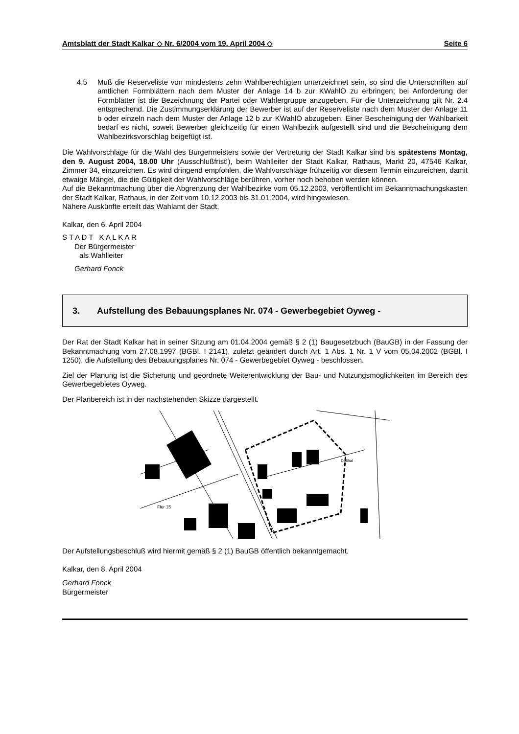Amtsblatt der Stadt Kalkar ◇ Nr. 6/2004 vom 19. April 2004 ◇ Seite 6
4.5 Muß die Reserveliste von mindestens zehn Wahlberechtigten unterzeichnet sein, so sind die Unterschriften auf amtlichen Formblättern nach dem Muster der Anlage 14 b zur KWahlO zu erbringen; bei Anforderung der Formblätter ist die Bezeichnung der Partei oder Wählergruppe anzugeben. Für die Unterzeichnung gilt Nr. 2.4 entsprechend. Die Zustimmungserklärung der Bewerber ist auf der Reserveliste nach dem Muster der Anlage 11 b oder einzeln nach dem Muster der Anlage 12 b zur KWahlO abzugeben. Einer Bescheinigung der Wählbarkeit bedarf es nicht, soweit Bewerber gleichzeitig für einen Wahlbezirk aufgestellt sind und die Bescheinigung dem Wahlbezirksvorschlag beigefügt ist.
Die Wahlvorschläge für die Wahl des Bürgermeisters sowie der Vertretung der Stadt Kalkar sind bis spätestens Montag, den 9. August 2004, 18.00 Uhr (Ausschlußfrist!), beim Wahlleiter der Stadt Kalkar, Rathaus, Markt 20, 47546 Kalkar, Zimmer 34, einzureichen. Es wird dringend empfohlen, die Wahlvorschläge frühzeitig vor diesem Termin einzureichen, damit etwaige Mängel, die die Gültigkeit der Wahlvorschläge berühren, vorher noch behoben werden können.
Auf die Bekanntmachung über die Abgrenzung der Wahlbezirke vom 05.12.2003, veröffentlicht im Bekanntmachungskasten der Stadt Kalkar, Rathaus, in der Zeit vom 10.12.2003 bis 31.01.2004, wird hingewiesen.
Nähere Auskünfte erteilt das Wahlamt der Stadt.
Kalkar, den 6. April 2004
S T A D T K A L K A R
Der Bürgermeister
als Wahlleiter
Gerhard Fonck
3. Aufstellung des Bebauungsplanes Nr. 074 - Gewerbegebiet Oyweg -
Der Rat der Stadt Kalkar hat in seiner Sitzung am 01.04.2004 gemäß § 2 (1) Baugesetzbuch (BauGB) in der Fassung der Bekanntmachung vom 27.08.1997 (BGBl. I 2141), zuletzt geändert durch Art. 1 Abs. 1 Nr. 1 V vom 05.04.2002 (BGBl. I 1250), die Aufstellung des Bebauungsplanes Nr. 074 - Gewerbegebiet Oyweg - beschlossen.
Ziel der Planung ist die Sicherung und geordnete Weiterentwicklung der Bau- und Nutzungsmöglichkeiten im Bereich des Gewerbegebietes Oyweg.
Der Planbereich ist in der nachstehenden Skizze dargestellt.
Flur 15
Dolthal
Der Aufstellungsbeschluß wird hiermit gemäß § 2 (1) BauGB öffentlich bekanntgemacht.
Kalkar, den 8. April 2004
Gerhard Fonck
Bürgermeister